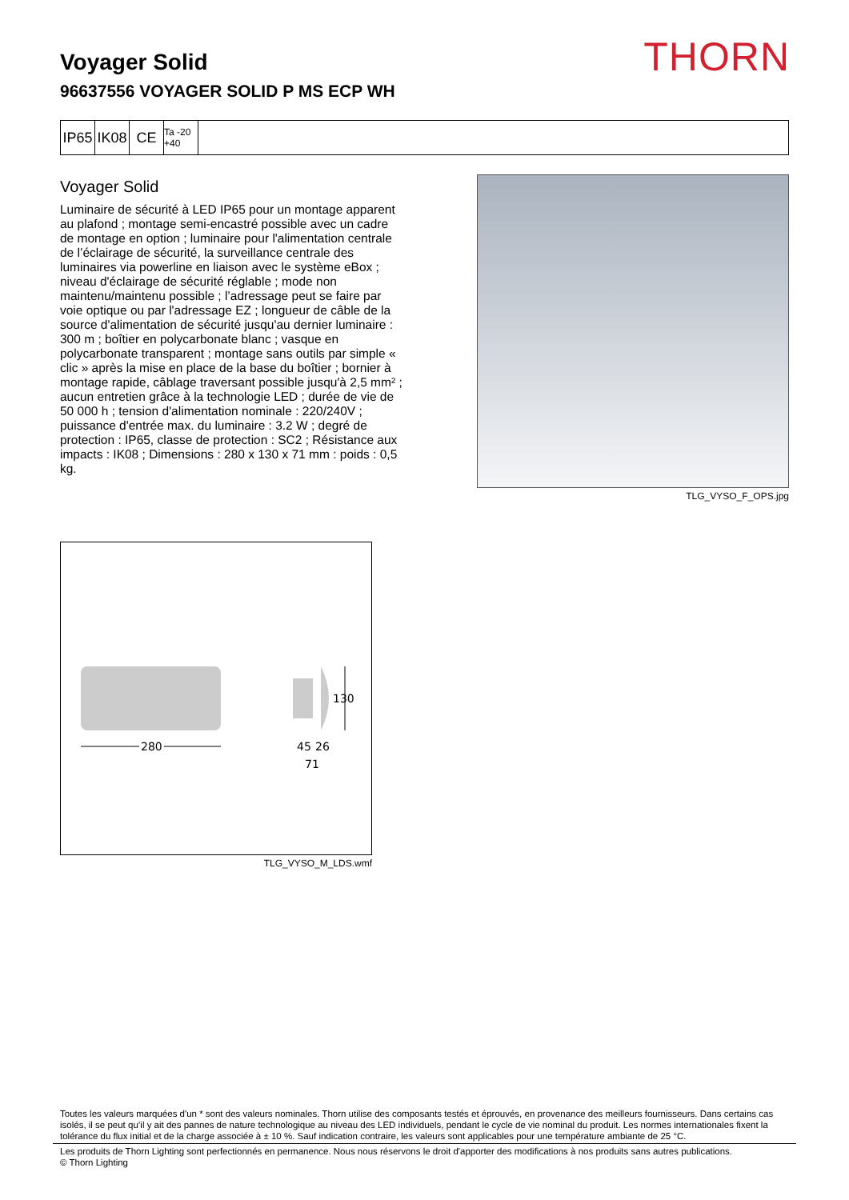THORN
Voyager Solid
96637556 VOYAGER SOLID P MS ECP WH
IP65
IK08
CE
Ta -20 +40
Voyager Solid
Luminaire de sécurité à LED IP65 pour un montage apparent au plafond ; montage semi-encastré possible avec un cadre de montage en option ; luminaire pour l'alimentation centrale de l’éclairage de sécurité, la surveillance centrale des luminaires via powerline en liaison avec le système eBox ; niveau d'éclairage de sécurité réglable ; mode non maintenu/maintenu possible ; l’adressage peut se faire par voie optique ou par l'adressage EZ ; longueur de câble de la source d'alimentation de sécurité jusqu'au dernier luminaire : 300 m ; boîtier en polycarbonate blanc ; vasque en polycarbonate transparent ; montage sans outils par simple « clic » après la mise en place de la base du boîtier ; bornier à montage rapide, câblage traversant possible jusqu'à 2,5 mm² ; aucun entretien grâce à la technologie LED ; durée de vie de 50 000 h ; tension d'alimentation nominale : 220/240V ; puissance d'entrée max. du luminaire : 3.2 W ; degré de protection : IP65, classe de protection : SC2 ; Résistance aux impacts : IK08 ; Dimensions : 280 x 130 x 71 mm : poids : 0,5 kg.
TLG_VYSO_F_OPS.jpg
280
130
45
26
71
TLG_VYSO_M_LDS.wmf
Toutes les valeurs marquées d'un * sont des valeurs nominales. Thorn utilise des composants testés et éprouvés, en provenance des meilleurs fournisseurs. Dans certains cas isolés, il se peut qu’il y ait des pannes de nature technologique au niveau des LED individuels, pendant le cycle de vie nominal du produit. Les normes internationales fixent la tolérance du flux initial et de la charge associée à ± 10 %. Sauf indication contraire, les valeurs sont applicables pour une température ambiante de 25 °C.
Les produits de Thorn Lighting sont perfectionnés en permanence. Nous nous réservons le droit d'apporter des modifications à nos produits sans autres publications.
© Thorn Lighting